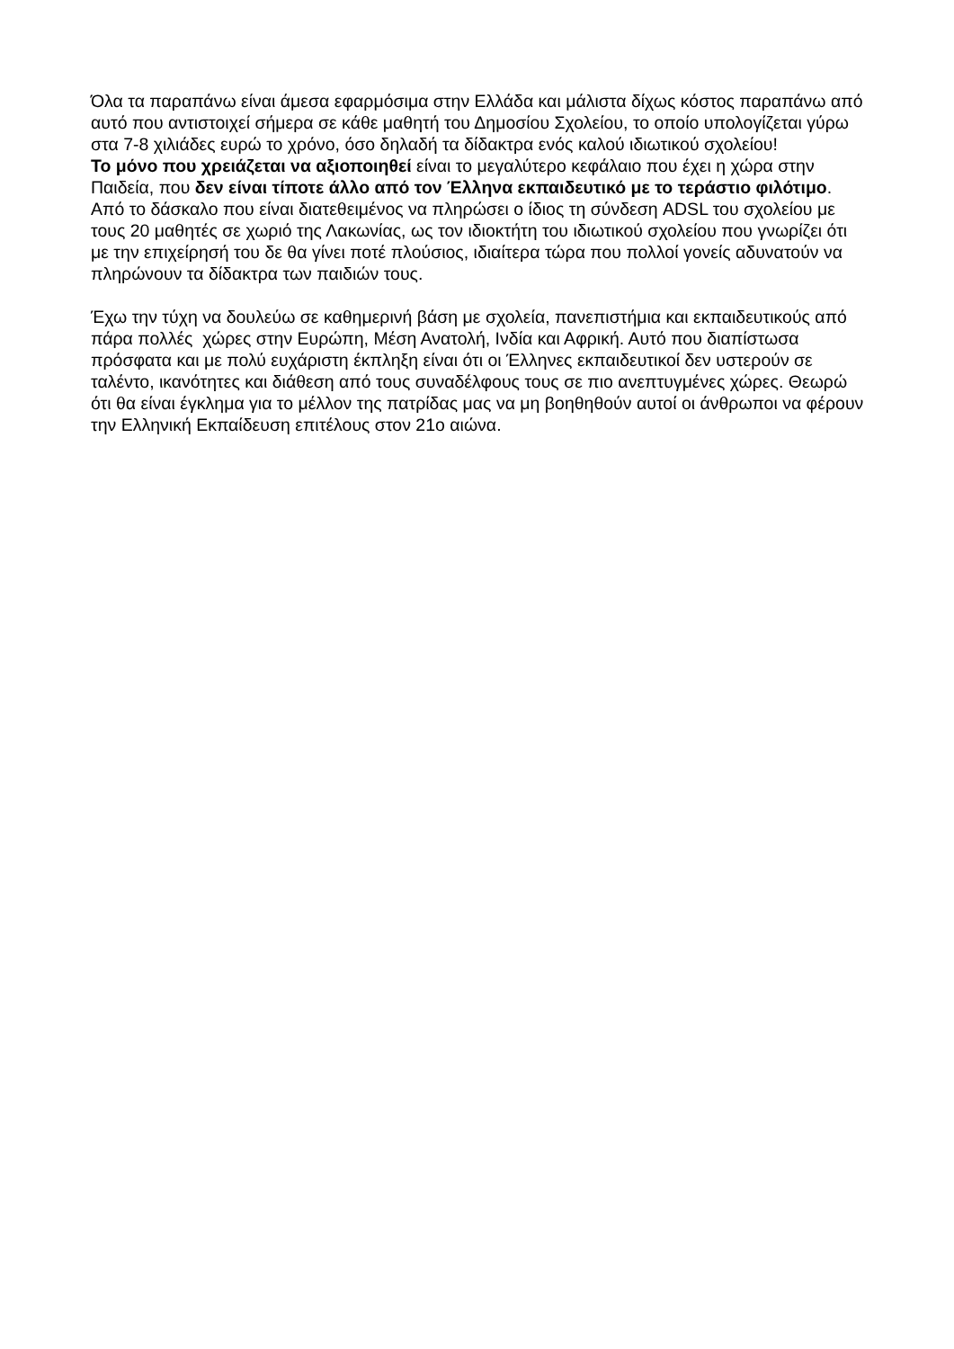Όλα τα παραπάνω είναι άμεσα εφαρμόσιμα στην Ελλάδα και μάλιστα δίχως κόστος παραπάνω από αυτό που αντιστοιχεί σήμερα σε κάθε μαθητή του Δημοσίου Σχολείου, το οποίο υπολογίζεται γύρω στα 7-8 χιλιάδες ευρώ το χρόνο, όσο δηλαδή τα δίδακτρα ενός καλού ιδιωτικού σχολείου!
Το μόνο που χρειάζεται να αξιοποιηθεί είναι το μεγαλύτερο κεφάλαιο που έχει η χώρα στην Παιδεία, που δεν είναι τίποτε άλλο από τον Έλληνα εκπαιδευτικό με το τεράστιο φιλότιμο. Από το δάσκαλο που είναι διατεθειμένος να πληρώσει ο ίδιος τη σύνδεση ADSL του σχολείου με τους 20 μαθητές σε χωριό της Λακωνίας, ως τον ιδιοκτήτη του ιδιωτικού σχολείου που γνωρίζει ότι με την επιχείρησή του δε θα γίνει ποτέ πλούσιος, ιδιαίτερα τώρα που πολλοί γονείς αδυνατούν να πληρώνουν τα δίδακτρα των παιδιών τους.
Έχω την τύχη να δουλεύω σε καθημερινή βάση με σχολεία, πανεπιστήμια και εκπαιδευτικούς από πάρα πολλές χώρες στην Ευρώπη, Μέση Ανατολή, Ινδία και Αφρική. Αυτό που διαπίστωσα πρόσφατα και με πολύ ευχάριστη έκπληξη είναι ότι οι Έλληνες εκπαιδευτικοί δεν υστερούν σε ταλέντο, ικανότητες και διάθεση από τους συναδέλφους τους σε πιο ανεπτυγμένες χώρες. Θεωρώ ότι θα είναι έγκλημα για το μέλλον της πατρίδας μας να μη βοηθηθούν αυτοί οι άνθρωποι να φέρουν την Ελληνική Εκπαίδευση επιτέλους στον 21ο αιώνα.